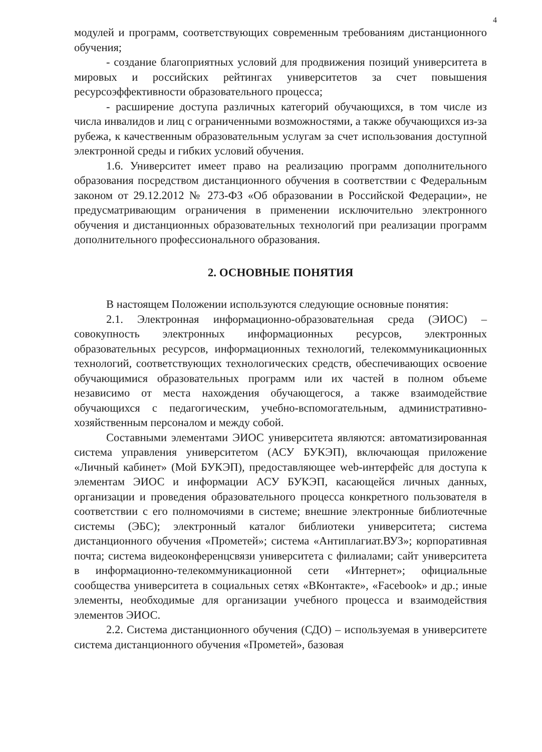4
модулей и программ, соответствующих современным требованиям дистанционного обучения;
- создание благоприятных условий для продвижения позиций университета в мировых и российских рейтингах университетов за счет повышения ресурсоэффективности образовательного процесса;
- расширение доступа различных категорий обучающихся, в том числе из числа инвалидов и лиц с ограниченными возможностями, а также обучающихся из-за рубежа, к качественным образовательным услугам за счет использования доступной электронной среды и гибких условий обучения.
1.6. Университет имеет право на реализацию программ дополнительного образования посредством дистанционного обучения в соответствии с Федеральным законом от 29.12.2012 № 273-ФЗ «Об образовании в Российской Федерации», не предусматривающим ограничения в применении исключительно электронного обучения и дистанционных образовательных технологий при реализации программ дополнительного профессионального образования.
2. ОСНОВНЫЕ ПОНЯТИЯ
В настоящем Положении используются следующие основные понятия:
2.1. Электронная информационно-образовательная среда (ЭИОС) – совокупность электронных информационных ресурсов, электронных образовательных ресурсов, информационных технологий, телекоммуникационных технологий, соответствующих технологических средств, обеспечивающих освоение обучающимися образовательных программ или их частей в полном объеме независимо от места нахождения обучающегося, а также взаимодействие обучающихся с педагогическим, учебно-вспомогательным, административно-хозяйственным персоналом и между собой.
Составными элементами ЭИОС университета являются: автоматизированная система управления университетом (АСУ БУКЭП), включающая приложение «Личный кабинет» (Мой БУКЭП), предоставляющее web-интерфейс для доступа к элементам ЭИОС и информации АСУ БУКЭП, касающейся личных данных, организации и проведения образовательного процесса конкретного пользователя в соответствии с его полномочиями в системе; внешние электронные библиотечные системы (ЭБС); электронный каталог библиотеки университета; система дистанционного обучения «Прометей»; система «Антиплагиат.ВУЗ»; корпоративная почта; система видеоконференцсвязи университета с филиалами; сайт университета в информационно-телекоммуникационной сети «Интернет»; официальные сообщества университета в социальных сетях «ВКонтакте», «Facebook» и др.; иные элементы, необходимые для организации учебного процесса и взаимодействия элементов ЭИОС.
2.2. Система дистанционного обучения (СДО) – используемая в университете система дистанционного обучения «Прометей», базовая